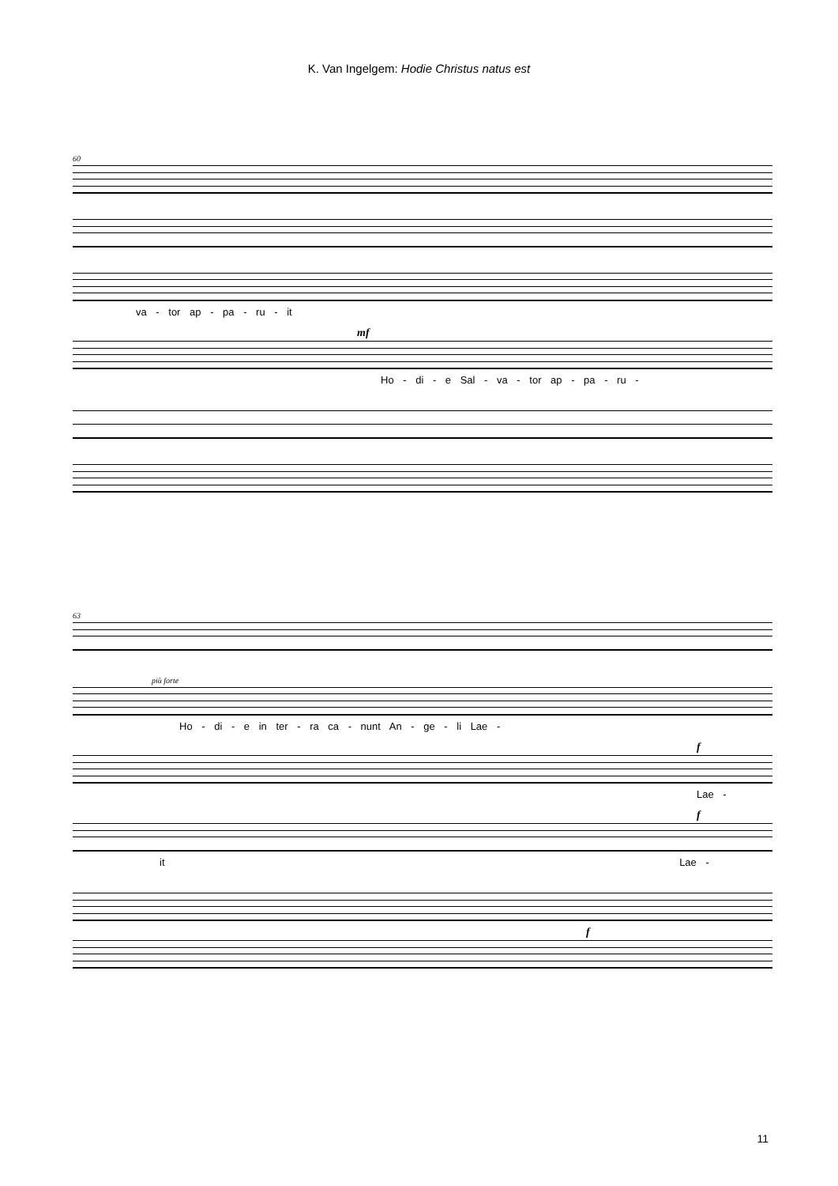K. Van Ingelgem: Hodie Christus natus est
60
va - tor ap - pa - ru - it
mf
Ho - di - e Sal - va - tor ap - pa - ru -
63
più forte
Ho - di - e in ter - ra ca - nunt An - ge - li Lae -
f
Lae -
f
it Lae -
f
11